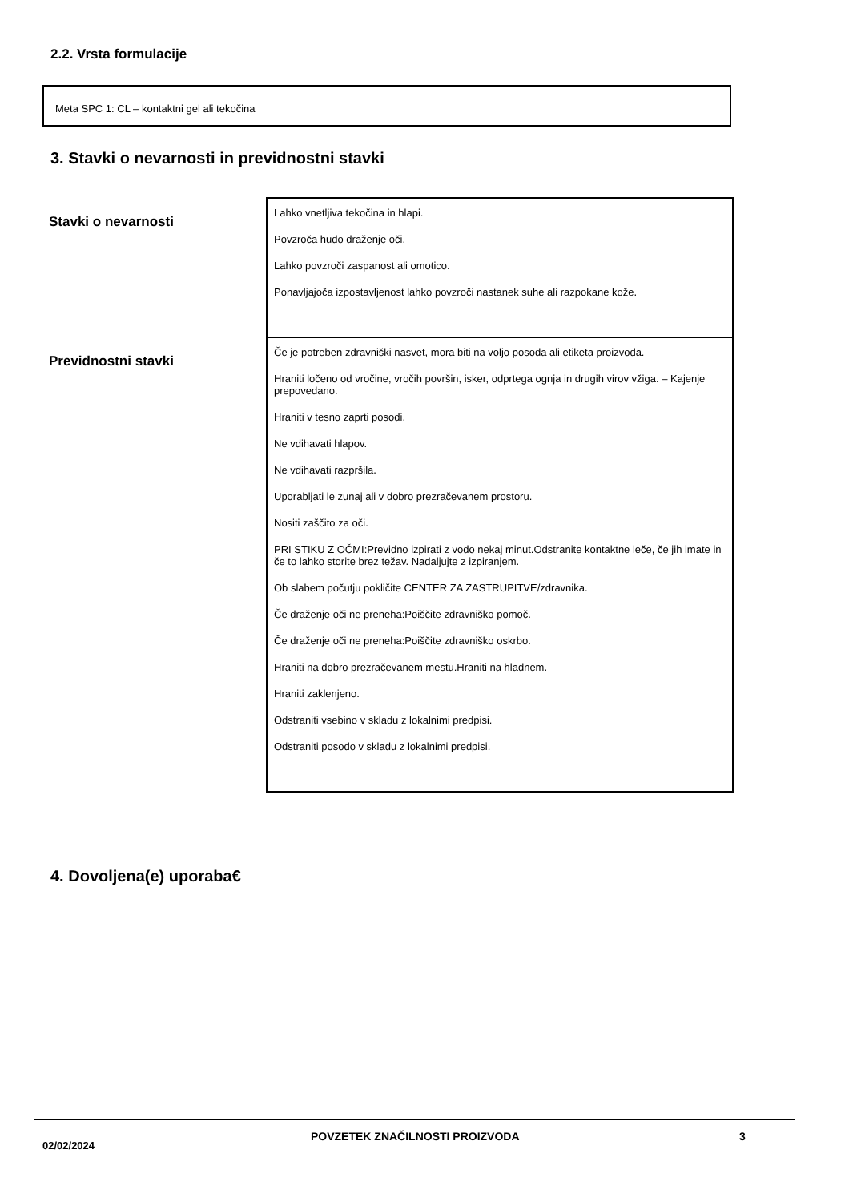2.2. Vrsta formulacije
Meta SPC 1: CL – kontaktni gel ali tekočina
3. Stavki o nevarnosti in previdnostni stavki
| Stavki o nevarnosti | Lahko vnetljiva tekočina in hlapi. Povzroča hudo draženje oči. Lahko povzroči zaspanost ali omotico. Ponavljajoča izpostavljenost lahko povzroči nastanek suhe ali razpokane kože. |
| Previdnostni stavki | Če je potreben zdravniški nasvet, mora biti na voljo posoda ali etiketa proizvoda. Hraniti ločeno od vročine, vročih površin, isker, odprtega ognja in drugih virov vžiga. – Kajenje prepovedano. Hraniti v tesno zaprti posodi. Ne vdihavati hlapov. Ne vdihavati razpršila. Uporabljati le zunaj ali v dobro prezračevanem prostoru. Nositi zaščito za oči. PRI STIKU Z OČMI:Previdno izpirati z vodo nekaj minut.Odstranite kontaktne leče, če jih imate in če to lahko storite brez težav. Nadaljujte z izpiranjem. Ob slabem počutju pokličite CENTER ZA ZASTRUPITVE/zdravnika. Če draženje oči ne preneha:Poiščite zdravniško pomoč. Če draženje oči ne preneha:Poiščite zdravniško oskrbo. Hraniti na dobro prezračevanem mestu.Hraniti na hladnem. Hraniti zaklenjeno. Odstraniti vsebino v skladu z lokalnimi predpisi. Odstraniti posodo v skladu z lokalnimi predpisi. |
4. Dovoljena(e) uporaba€
02/02/2024
POVZETEK ZNAČILNOSTI PROIZVODA 3